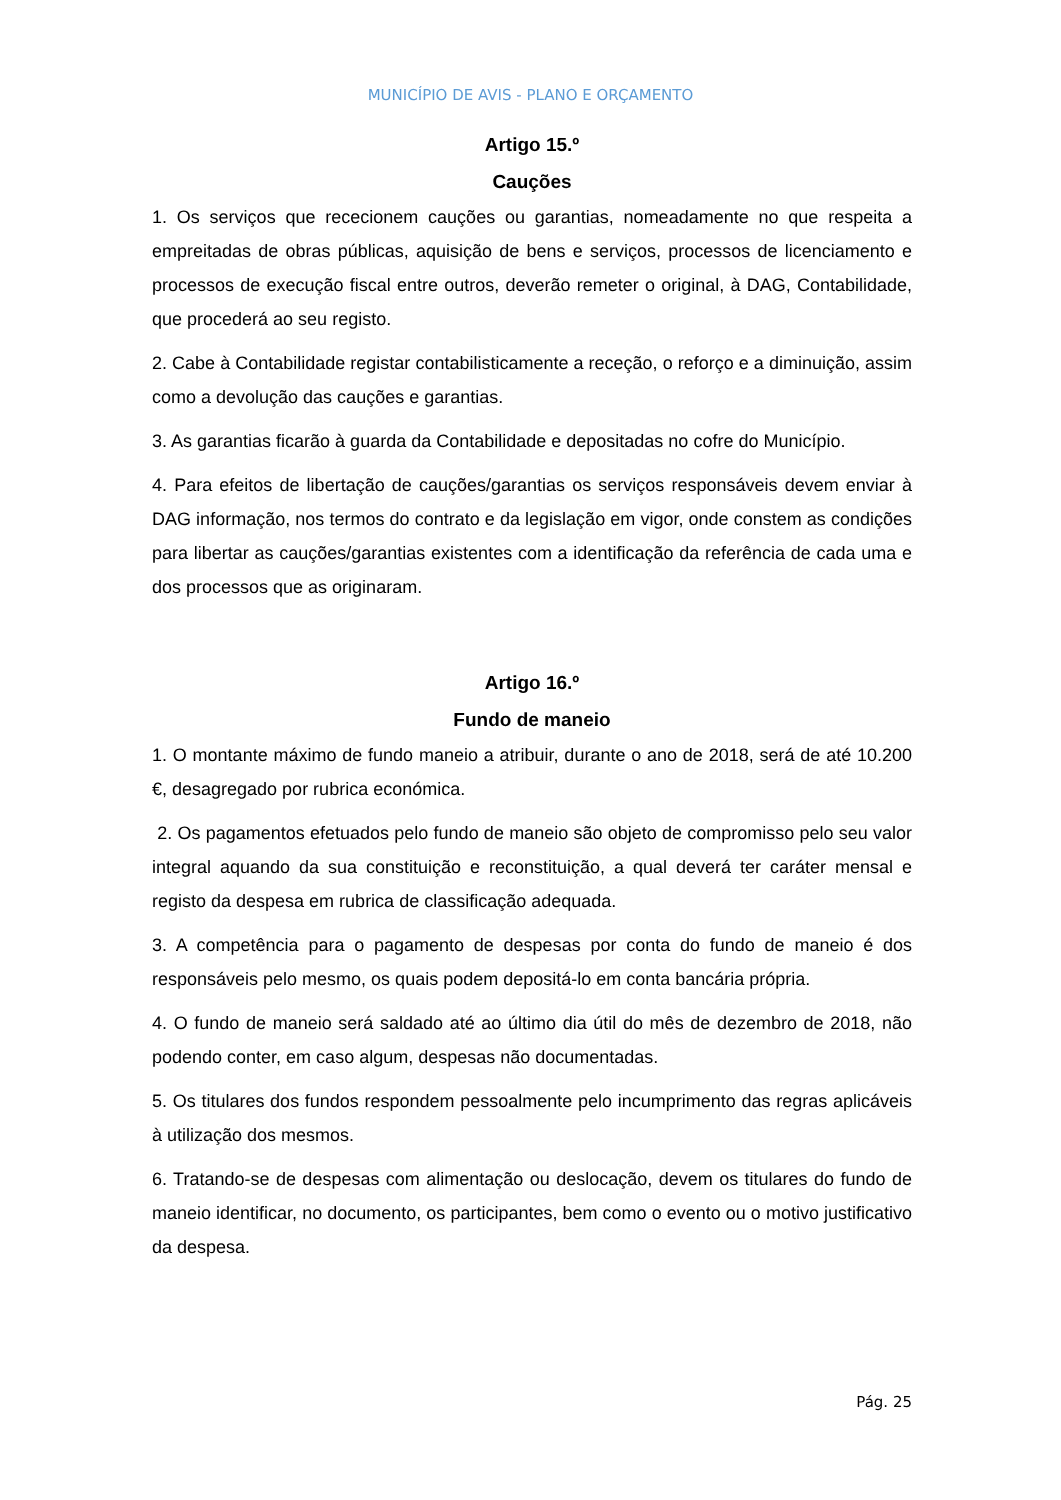MUNICÍPIO DE AVIS - PLANO E ORÇAMENTO
Artigo 15.º
Cauções
1. Os serviços que rececionem cauções ou garantias, nomeadamente no que respeita a empreitadas de obras públicas, aquisição de bens e serviços, processos de licenciamento e processos de execução fiscal entre outros, deverão remeter o original, à DAG, Contabilidade, que procederá ao seu registo.
2. Cabe à Contabilidade registar contabilisticamente a receção, o reforço e a diminuição, assim como a devolução das cauções e garantias.
3. As garantias ficarão à guarda da Contabilidade e depositadas no cofre do Município.
4. Para efeitos de libertação de cauções/garantias os serviços responsáveis devem enviar à DAG informação, nos termos do contrato e da legislação em vigor, onde constem as condições para libertar as cauções/garantias existentes com a identificação da referência de cada uma e dos processos que as originaram.
Artigo 16.º
Fundo de maneio
1. O montante máximo de fundo maneio a atribuir, durante o ano de 2018, será de até 10.200 €, desagregado por rubrica económica.
2. Os pagamentos efetuados pelo fundo de maneio são objeto de compromisso pelo seu valor integral aquando da sua constituição e reconstituição, a qual deverá ter caráter mensal e registo da despesa em rubrica de classificação adequada.
3. A competência para o pagamento de despesas por conta do fundo de maneio é dos responsáveis pelo mesmo, os quais podem depositá-lo em conta bancária própria.
4. O fundo de maneio será saldado até ao último dia útil do mês de dezembro de 2018, não podendo conter, em caso algum, despesas não documentadas.
5. Os titulares dos fundos respondem pessoalmente pelo incumprimento das regras aplicáveis à utilização dos mesmos.
6. Tratando-se de despesas com alimentação ou deslocação, devem os titulares do fundo de maneio identificar, no documento, os participantes, bem como o evento ou o motivo justificativo da despesa.
Pág. 25